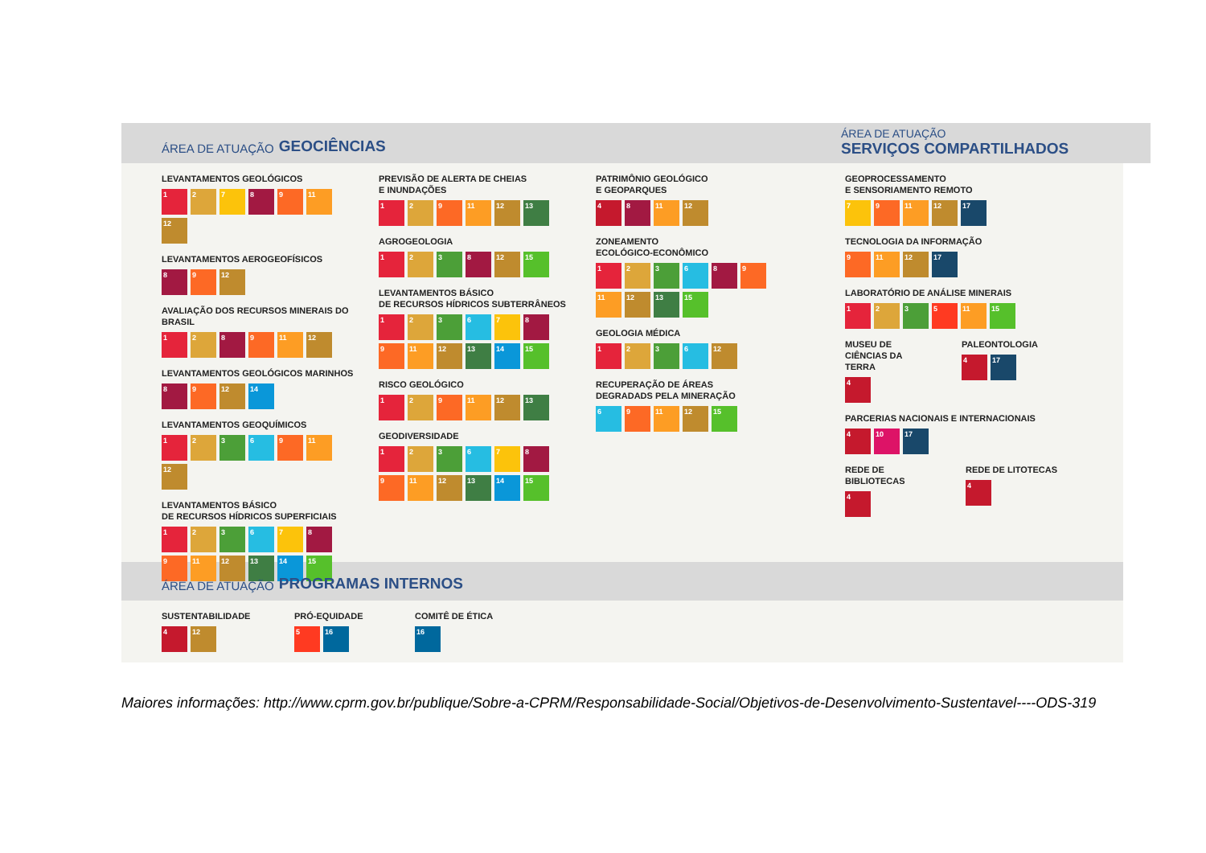ÁREA DE ATUAÇÃO GEOCIÊNCIAS
LEVANTAMENTOS GEOLÓGICOS
1 2 7 8 9 11 12
LEVANTAMENTOS AEROGEOFÍSICOS
8 9 12
AVALIAÇÃO DOS RECURSOS MINERAIS DO BRASIL
1 2 8 9 11 12
LEVANTAMENTOS GEOLÓGICOS MARINHOS
8 9 12 14
LEVANTAMENTOS GEOQUÍMICOS
1 2 3 6 9 11 12
LEVANTAMENTOS BÁSICO
DE RECURSOS HÍDRICOS SUPERFICIAIS
1 2 3 6 7 8 9 11 12 13 14 15
PREVISÃO DE ALERTA DE CHEIAS
E INUNDAÇÕES
1 2 9 11 12 13
AGROGEOLOGIA
1 2 3 8 12 15
LEVANTAMENTOS BÁSICO
DE RECURSOS HÍDRICOS SUBTERRÂNEOS
1 2 3 6 7 8 9 11 12 13 14 15
RISCO GEOLÓGICO
1 2 9 11 12 13
GEODIVERSIDADE
1 2 3 6 7 8 9 11 12 13 14 15
PATRIMÔNIO GEOLÓGICO
E GEOPARQUES
4 8 11 12
ZONEAMENTO
ECOLÓGICO-ECONÔMICO
1 2 3 6 8 9 11 12 13 15
GEOLOGIA MÉDICA
1 2 3 6 12
RECUPERAÇÃO DE ÁREAS
DEGRADADS PELA MINERAÇÃO
6 9 11 12 15
ÁREA DE ATUAÇÃO
SERVIÇOS COMPARTILHADOS
GEOPROCESSAMENTO
E SENSORIAMENTO REMOTO
7 9 11 12 17
TECNOLOGIA DA INFORMAÇÃO
9 11 12 17
LABORATÓRIO DE ANÁLISE MINERAIS
1 2 3 5 11 15
MUSEU DE
CIÊNCIAS DA TERRA
4
PALEONTOLOGIA
4 17
PARCERIAS NACIONAIS E INTERNACIONAIS
4 10 17
REDE DE BIBLIOTECAS
4
REDE DE LITOTECAS
4
ÁREA DE ATUAÇÃO PROGRAMAS INTERNOS
SUSTENTABILIDADE
4 12
PRÓ-EQUIDADE
5 16
COMITÊ DE ÉTICA
16
Maiores informações: http://www.cprm.gov.br/publique/Sobre-a-CPRM/Responsabilidade-Social/Objetivos-de-Desenvolvimento-Sustentavel----ODS-319